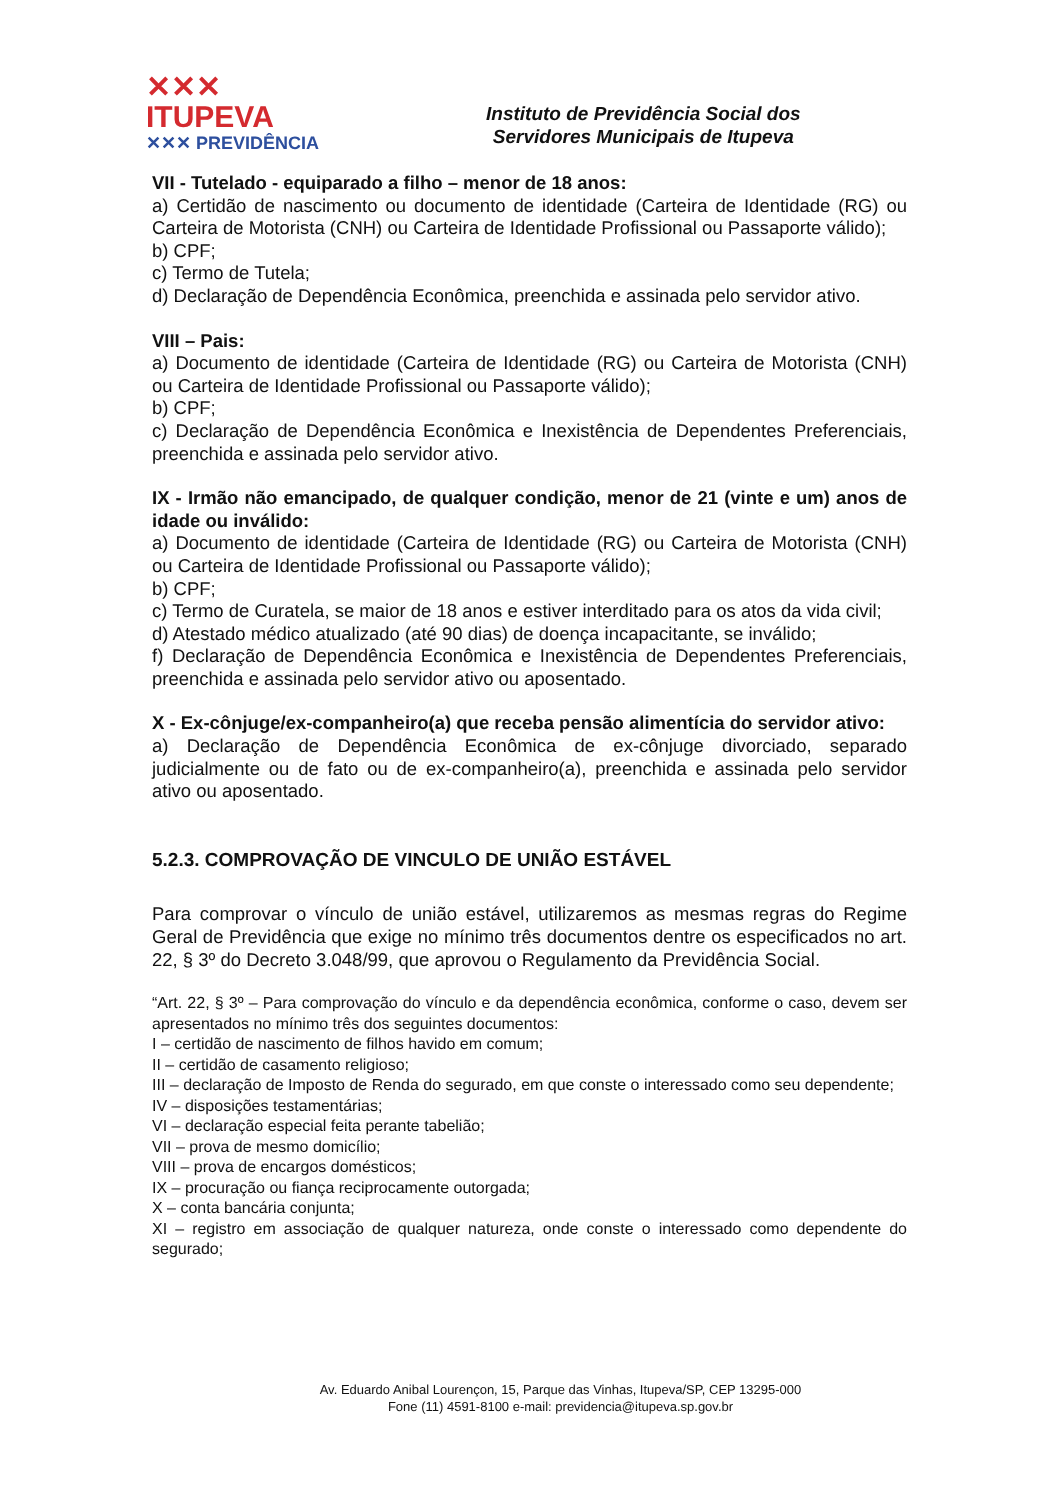✕✕✕ ITUPEVA
✕✕✕ PREVIDÊNCIA
Instituto de Previdência Social dos
Servidores Municipais de Itupeva
VII - Tutelado - equiparado a filho – menor de 18 anos:
a) Certidão de nascimento ou documento de identidade (Carteira de Identidade (RG) ou Carteira de Motorista (CNH) ou Carteira de Identidade Profissional ou Passaporte válido);
b) CPF;
c) Termo de Tutela;
d) Declaração de Dependência Econômica, preenchida e assinada pelo servidor ativo.
VIII – Pais:
a) Documento de identidade (Carteira de Identidade (RG) ou Carteira de Motorista (CNH) ou Carteira de Identidade Profissional ou Passaporte válido);
b) CPF;
c) Declaração de Dependência Econômica e Inexistência de Dependentes Preferenciais, preenchida e assinada pelo servidor ativo.
IX - Irmão não emancipado, de qualquer condição, menor de 21 (vinte e um) anos de idade ou inválido:
a) Documento de identidade (Carteira de Identidade (RG) ou Carteira de Motorista (CNH) ou Carteira de Identidade Profissional ou Passaporte válido);
b) CPF;
c) Termo de Curatela, se maior de 18 anos e estiver interditado para os atos da vida civil;
d) Atestado médico atualizado (até 90 dias) de doença incapacitante, se inválido;
f) Declaração de Dependência Econômica e Inexistência de Dependentes Preferenciais, preenchida e assinada pelo servidor ativo ou aposentado.
X - Ex-cônjuge/ex-companheiro(a) que receba pensão alimentícia do servidor ativo:
a) Declaração de Dependência Econômica de ex-cônjuge divorciado, separado judicialmente ou de fato ou de ex-companheiro(a), preenchida e assinada pelo servidor ativo ou aposentado.
5.2.3. COMPROVAÇÃO DE VINCULO DE UNIÃO ESTÁVEL
Para comprovar o vínculo de união estável, utilizaremos as mesmas regras do Regime Geral de Previdência que exige no mínimo três documentos dentre os especificados no art. 22, § 3º do Decreto 3.048/99, que aprovou o Regulamento da Previdência Social.
“Art. 22, § 3º – Para comprovação do vínculo e da dependência econômica, conforme o caso, devem ser apresentados no mínimo três dos seguintes documentos:
I – certidão de nascimento de filhos havido em comum;
II – certidão de casamento religioso;
III – declaração de Imposto de Renda do segurado, em que conste o interessado como seu dependente;
IV – disposições testamentárias;
VI – declaração especial feita perante tabelião;
VII – prova de mesmo domicílio;
VIII – prova de encargos domésticos;
IX – procuração ou fiança reciprocamente outorgada;
X – conta bancária conjunta;
XI – registro em associação de qualquer natureza, onde conste o interessado como dependente do segurado;
Av. Eduardo Anibal Lourençon, 15, Parque das Vinhas, Itupeva/SP, CEP 13295-000
Fone (11) 4591-8100 e-mail: previdencia@itupeva.sp.gov.br